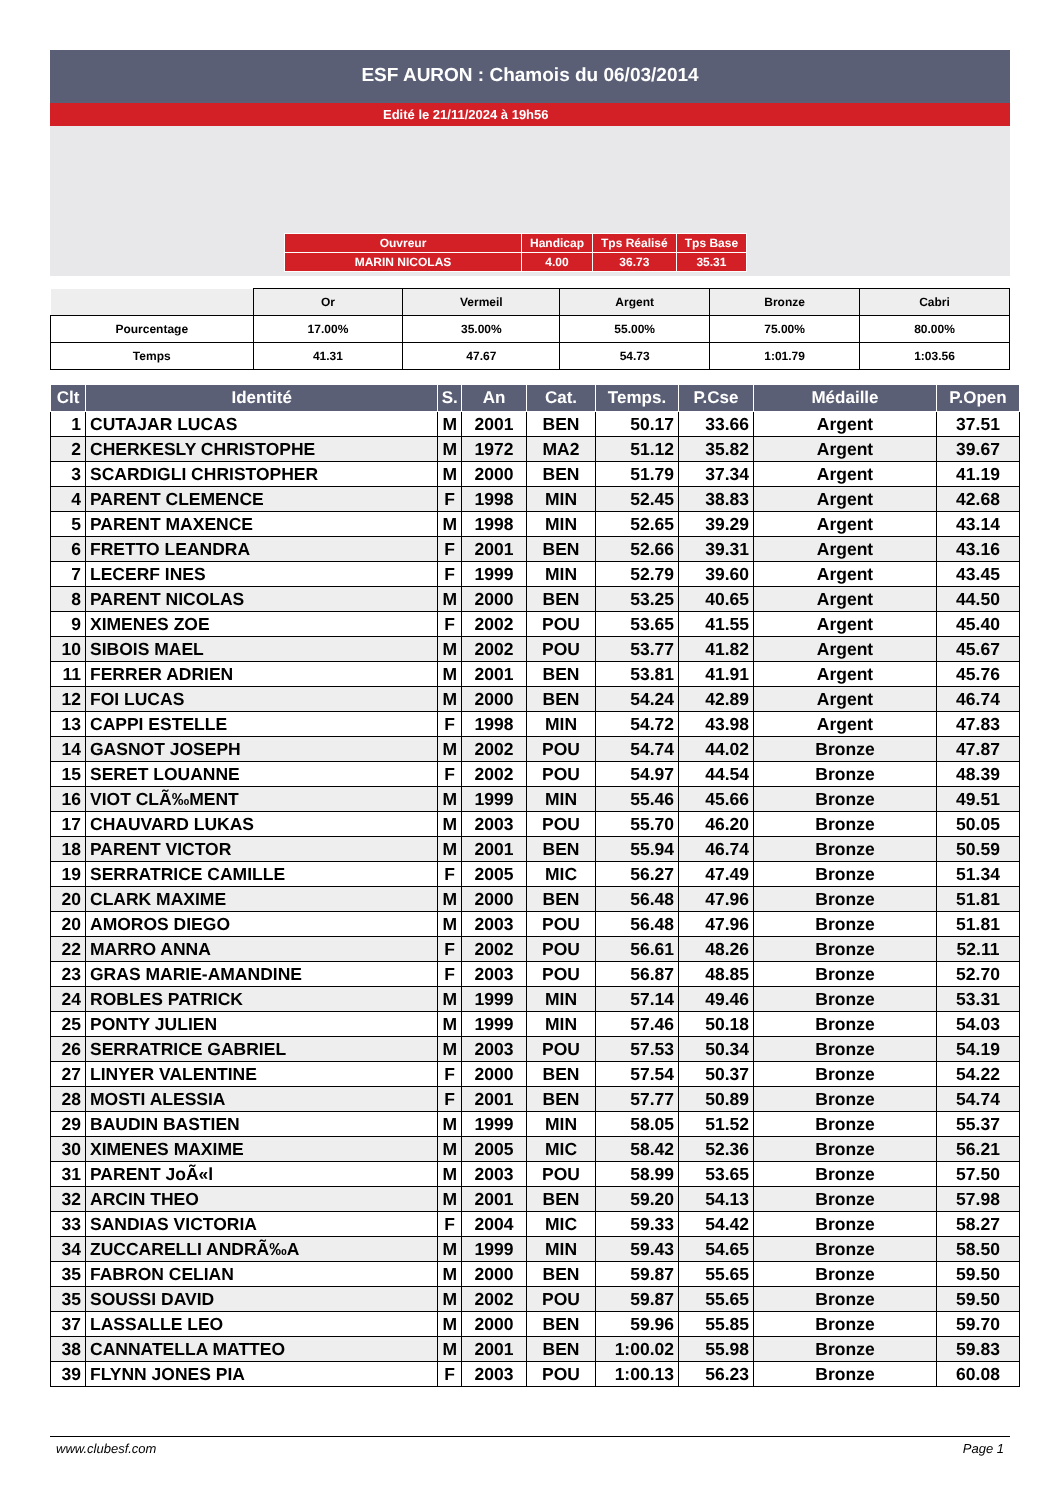ESF AURON : Chamois du 06/03/2014
Edité le 21/11/2024 à 19h56
| Ouvreur | Handicap | Tps Réalisé | Tps Base |
| MARIN NICOLAS | 4.00 | 36.73 | 35.31 |
| | Or | Vermeil | Argent | Bronze | Cabri |
| Pourcentage | 17.00% | 35.00% | 55.00% | 75.00% | 80.00% |
| Temps | 41.31 | 47.67 | 54.73 | 1:01.79 | 1:03.56 |
| Clt | Identité | S. | An | Cat. | Temps. | P.Cse | Médaille | P.Open |
| --- | --- | --- | --- | --- | --- | --- | --- | --- |
| 1 | CUTAJAR LUCAS | M | 2001 | BEN | 50.17 | 33.66 | Argent | 37.51 |
| 2 | CHERKESLY CHRISTOPHE | M | 1972 | MA2 | 51.12 | 35.82 | Argent | 39.67 |
| 3 | SCARDIGLI CHRISTOPHER | M | 2000 | BEN | 51.79 | 37.34 | Argent | 41.19 |
| 4 | PARENT CLEMENCE | F | 1998 | MIN | 52.45 | 38.83 | Argent | 42.68 |
| 5 | PARENT MAXENCE | M | 1998 | MIN | 52.65 | 39.29 | Argent | 43.14 |
| 6 | FRETTO LEANDRA | F | 2001 | BEN | 52.66 | 39.31 | Argent | 43.16 |
| 7 | LECERF INES | F | 1999 | MIN | 52.79 | 39.60 | Argent | 43.45 |
| 8 | PARENT NICOLAS | M | 2000 | BEN | 53.25 | 40.65 | Argent | 44.50 |
| 9 | XIMENES ZOE | F | 2002 | POU | 53.65 | 41.55 | Argent | 45.40 |
| 10 | SIBOIS MAEL | M | 2002 | POU | 53.77 | 41.82 | Argent | 45.67 |
| 11 | FERRER ADRIEN | M | 2001 | BEN | 53.81 | 41.91 | Argent | 45.76 |
| 12 | FOI LUCAS | M | 2000 | BEN | 54.24 | 42.89 | Argent | 46.74 |
| 13 | CAPPI ESTELLE | F | 1998 | MIN | 54.72 | 43.98 | Argent | 47.83 |
| 14 | GASNOT JOSEPH | M | 2002 | POU | 54.74 | 44.02 | Bronze | 47.87 |
| 15 | SERET LOUANNE | F | 2002 | POU | 54.97 | 44.54 | Bronze | 48.39 |
| 16 | VIOT CLÃ‰MENT | M | 1999 | MIN | 55.46 | 45.66 | Bronze | 49.51 |
| 17 | CHAUVARD LUKAS | M | 2003 | POU | 55.70 | 46.20 | Bronze | 50.05 |
| 18 | PARENT VICTOR | M | 2001 | BEN | 55.94 | 46.74 | Bronze | 50.59 |
| 19 | SERRATRICE CAMILLE | F | 2005 | MIC | 56.27 | 47.49 | Bronze | 51.34 |
| 20 | CLARK MAXIME | M | 2000 | BEN | 56.48 | 47.96 | Bronze | 51.81 |
| 20 | AMOROS DIEGO | M | 2003 | POU | 56.48 | 47.96 | Bronze | 51.81 |
| 22 | MARRO ANNA | F | 2002 | POU | 56.61 | 48.26 | Bronze | 52.11 |
| 23 | GRAS MARIE-AMANDINE | F | 2003 | POU | 56.87 | 48.85 | Bronze | 52.70 |
| 24 | ROBLES PATRICK | M | 1999 | MIN | 57.14 | 49.46 | Bronze | 53.31 |
| 25 | PONTY JULIEN | M | 1999 | MIN | 57.46 | 50.18 | Bronze | 54.03 |
| 26 | SERRATRICE GABRIEL | M | 2003 | POU | 57.53 | 50.34 | Bronze | 54.19 |
| 27 | LINYER VALENTINE | F | 2000 | BEN | 57.54 | 50.37 | Bronze | 54.22 |
| 28 | MOSTI ALESSIA | F | 2001 | BEN | 57.77 | 50.89 | Bronze | 54.74 |
| 29 | BAUDIN BASTIEN | M | 1999 | MIN | 58.05 | 51.52 | Bronze | 55.37 |
| 30 | XIMENES MAXIME | M | 2005 | MIC | 58.42 | 52.36 | Bronze | 56.21 |
| 31 | PARENT JoÃ«l | M | 2003 | POU | 58.99 | 53.65 | Bronze | 57.50 |
| 32 | ARCIN THEO | M | 2001 | BEN | 59.20 | 54.13 | Bronze | 57.98 |
| 33 | SANDIAS VICTORIA | F | 2004 | MIC | 59.33 | 54.42 | Bronze | 58.27 |
| 34 | ZUCCARELLI ANDRÃ‰A | M | 1999 | MIN | 59.43 | 54.65 | Bronze | 58.50 |
| 35 | FABRON CELIAN | M | 2000 | BEN | 59.87 | 55.65 | Bronze | 59.50 |
| 35 | SOUSSI DAVID | M | 2002 | POU | 59.87 | 55.65 | Bronze | 59.50 |
| 37 | LASSALLE LEO | M | 2000 | BEN | 59.96 | 55.85 | Bronze | 59.70 |
| 38 | CANNATELLA MATTEO | M | 2001 | BEN | 1:00.02 | 55.98 | Bronze | 59.83 |
| 39 | FLYNN JONES PIA | F | 2003 | POU | 1:00.13 | 56.23 | Bronze | 60.08 |
www.clubesf.com Page 1